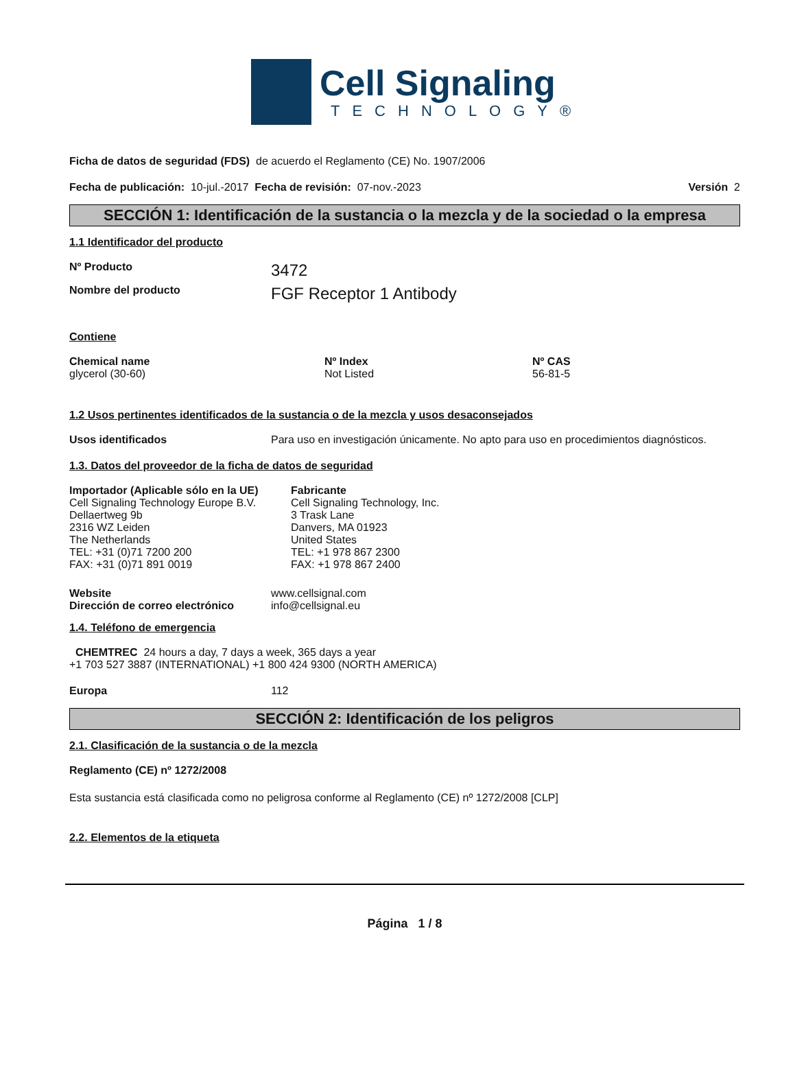Cell Signaling
TECHNOLOGY®
Ficha de datos de seguridad (FDS) de acuerdo el Reglamento (CE) No. 1907/2006
Fecha de publicación: 10-jul.-2017 Fecha de revisión: 07-nov.-2023 Versión 2
SECCIÓN 1: Identificación de la sustancia o la mezcla y de la sociedad o la empresa
1.1 Identificador del producto
Nº Producto 3472
Nombre del producto FGF Receptor 1 Antibody
Contiene
| Chemical name | Nº Index | Nº CAS |
| --- | --- | --- |
| glycerol (30-60) | Not Listed | 56-81-5 |
1.2 Usos pertinentes identificados de la sustancia o de la mezcla y usos desaconsejados
Usos identificados Para uso en investigación únicamente. No apto para uso en procedimientos diagnósticos.
1.3. Datos del proveedor de la ficha de datos de seguridad
Importador (Aplicable sólo en la UE)
Cell Signaling Technology Europe B.V.
Dellaertweg 9b
2316 WZ Leiden
The Netherlands
TEL: +31 (0)71 7200 200
FAX: +31 (0)71 891 0019
Fabricante
Cell Signaling Technology, Inc.
3 Trask Lane
Danvers, MA 01923
United States
TEL: +1 978 867 2300
FAX: +1 978 867 2400
Website www.cellsignal.com
Dirección de correo electrónico info@cellsignal.eu
1.4. Teléfono de emergencia
CHEMTREC 24 hours a day, 7 days a week, 365 days a year
+1 703 527 3887 (INTERNATIONAL) +1 800 424 9300 (NORTH AMERICA)
Europa 112
SECCIÓN 2: Identificación de los peligros
2.1. Clasificación de la sustancia o de la mezcla
Reglamento (CE) nº 1272/2008
Esta sustancia está clasificada como no peligrosa conforme al Reglamento (CE) nº 1272/2008 [CLP]
2.2. Elementos de la etiqueta
Página 1 / 8